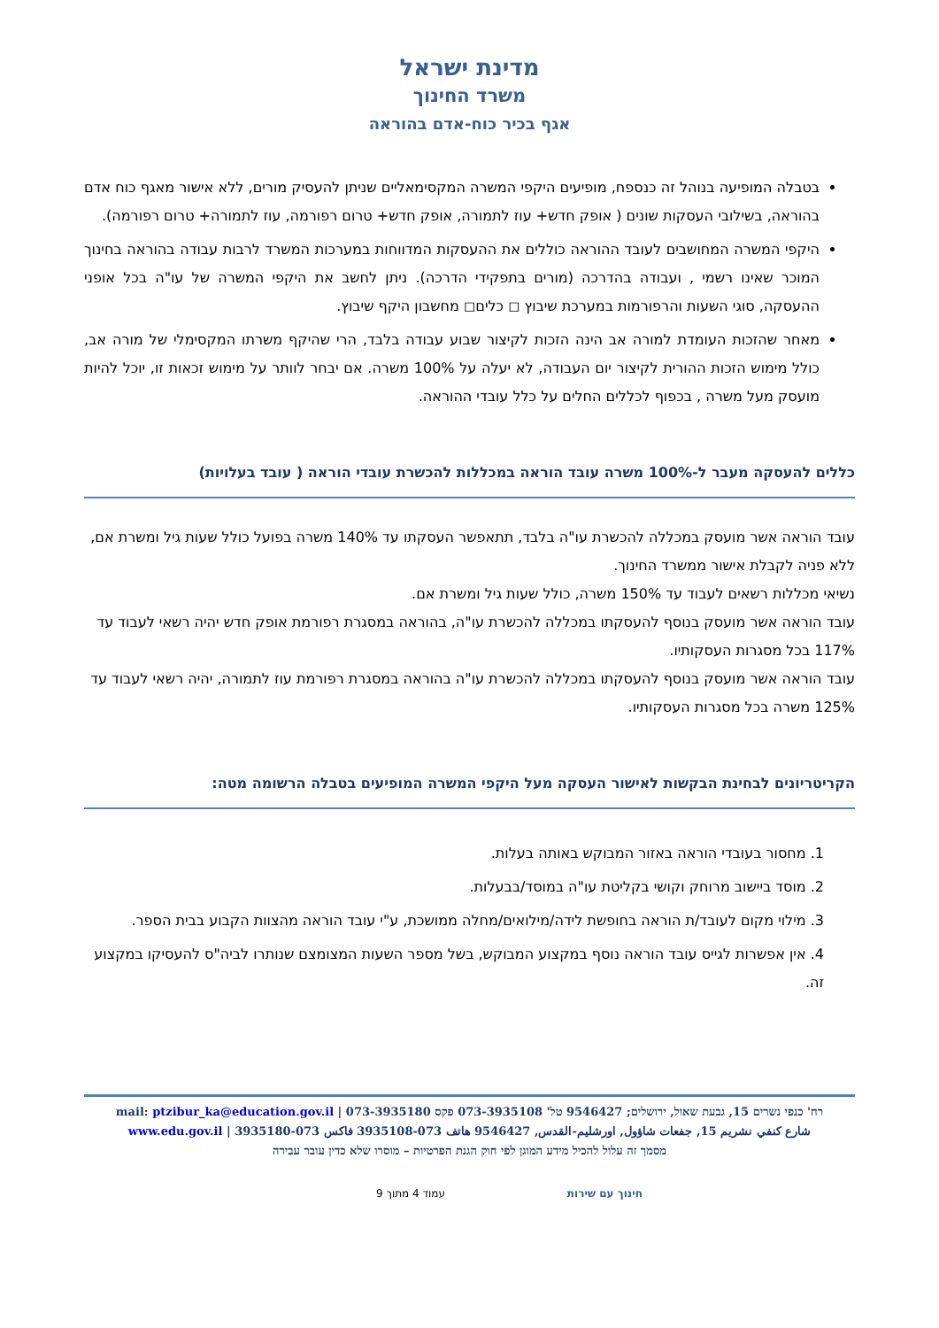מדינת ישראל
משרד החינוך
אגף בכיר כוח-אדם בהוראה
בטבלה המופיעה בנוהל זה כנספח, מופיעים היקפי המשרה המקסימאליים שניתן להעסיק מורים, ללא אישור מאגף כוח אדם בהוראה, בשילובי העסקות שונים ( אופק חדש+ עוז לתמורה, אופק חדש+ טרום רפורמה, עוז לתמורה+ טרום רפורמה).
היקפי המשרה המחושבים לעובד ההוראה כוללים את ההעסקות המדווחות במערכות המשרד לרבות עבודה בהוראה בחינוך המוכר שאינו רשמי , ועבודה בהדרכה (מורים בתפקידי הדרכה). ניתן לחשב את היקפי המשרה של עו"ה בכל אופני ההעסקה, סוגי השעות והרפורמות במערכת שיבוץ ◻ כלים◻ מחשבון היקף שיבוץ.
מאחר שהזכות העומדת למורה אב הינה הזכות לקיצור שבוע עבודה בלבד, הרי שהיקף משרתו המקסימלי של מורה אב, כולל מימוש הזכות ההורית לקיצור יום העבודה, לא יעלה על 100% משרה. אם יבחר לוותר על מימוש זכאות זו, יוכל להיות מועסק מעל משרה , בכפוף לכללים החלים על כלל עובדי ההוראה.
כללים להעסקה מעבר ל-100% משרה עובד הוראה במכללות להכשרת עובדי הוראה ( עובד בעלויות)
עובד הוראה אשר מועסק במכללה להכשרת עו"ה בלבד, תתאפשר העסקתו עד 140% משרה בפועל כולל שעות גיל ומשרת אם, ללא פניה לקבלת אישור ממשרד החינוך.
נשיאי מכללות רשאים לעבוד עד 150% משרה, כולל שעות גיל ומשרת אם.
עובד הוראה אשר מועסק בנוסף להעסקתו במכללה להכשרת עו"ה, בהוראה במסגרת רפורמת אופק חדש יהיה רשאי לעבוד עד 117% בכל מסגרות העסקותיו.
עובד הוראה אשר מועסק בנוסף להעסקתו במכללה להכשרת עו"ה בהוראה במסגרת רפורמת עוז לתמורה, יהיה רשאי לעבוד עד 125% משרה בכל מסגרות העסקותיו.
הקריטריונים לבחינת הבקשות לאישור העסקה מעל היקפי המשרה המופיעים בטבלה הרשומה מטה:
1. מחסור בעובדי הוראה באזור המבוקש באותה בעלות.
2. מוסד ביישוב מרוחק וקושי בקליטת עו"ה במוסד/בבעלות.
3. מילוי מקום לעובד/ת הוראה בחופשת לידה/מילואים/מחלה ממושכת, ע"י עובד הוראה מהצוות הקבוע בבית הספר.
4. אין אפשרות לגייס עובד הוראה נוסף במקצוע המבוקש, בשל מספר השעות המצומצם שנותרו לביה"ס להעסיקו במקצוע זה.
רח' כנפי נשרים 15, גבעת שאול, ירושלים; 9546427 טל' 073-3935108 פקס 073-3935180 | mail: ptzibur_ka@education.gov.il
شارع كنفي نشريم 15, جفعات شاؤول, اورشليم-القدس, 9546427 هاتف 073-3935108 فاكس 073-3935180 | www.edu.gov.il
מסמך זה עלול להכיל מידע המוגן לפי חוק הגנת הפרטיות – מוסרו שלא כדין עובר עבירה
חינוך עם שירות עמוד 4 מתוך 9